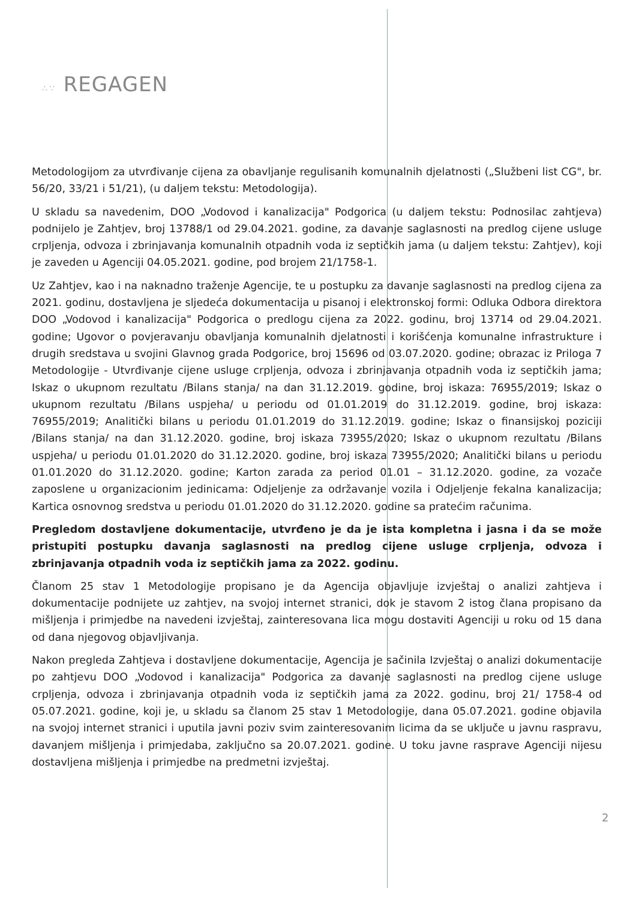∴∵ REGAGEN
Metodologijom za utvrđivanje cijena za obavljanje regulisanih komunalnih djelatnosti („Službeni list CG", br. 56/20, 33/21 i 51/21), (u daljem tekstu: Metodologija).
U skladu sa navedenim, DOO „Vodovod i kanalizacija" Podgorica (u daljem tekstu: Podnosilac zahtjeva) podnijelo je Zahtjev, broj 13788/1 od 29.04.2021. godine, za davanje saglasnosti na predlog cijene usluge crpljenja, odvoza i zbrinjavanja komunalnih otpadnih voda iz septičkih jama (u daljem tekstu: Zahtjev), koji je zaveden u Agenciji 04.05.2021. godine, pod brojem 21/1758-1.
Uz Zahtjev, kao i na naknadno traženje Agencije, te u postupku za davanje saglasnosti na predlog cijena za 2021. godinu, dostavljena je sljedeća dokumentacija u pisanoj i elektronskoj formi: Odluka Odbora direktora DOO „Vodovod i kanalizacija" Podgorica o predlogu cijena za 2022. godinu, broj 13714 od 29.04.2021. godine; Ugovor o povjeravanju obavljanja komunalnih djelatnosti i korišćenja komunalne infrastrukture i drugih sredstava u svojini Glavnog grada Podgorice, broj 15696 od 03.07.2020. godine; obrazac iz Priloga 7 Metodologije - Utvrđivanje cijene usluge crpljenja, odvoza i zbrinjavanja otpadnih voda iz septičkih jama; Iskaz o ukupnom rezultatu /Bilans stanja/ na dan 31.12.2019. godine, broj iskaza: 76955/2019; Iskaz o ukupnom rezultatu /Bilans uspjeha/ u periodu od 01.01.2019 do 31.12.2019. godine, broj iskaza: 76955/2019; Analitički bilans u periodu 01.01.2019 do 31.12.2019. godine; Iskaz o finansijskoj poziciji /Bilans stanja/ na dan 31.12.2020. godine, broj iskaza 73955/2020; Iskaz o ukupnom rezultatu /Bilans uspjeha/ u periodu 01.01.2020 do 31.12.2020. godine, broj iskaza 73955/2020; Analitički bilans u periodu 01.01.2020 do 31.12.2020. godine; Karton zarada za period 01.01 – 31.12.2020. godine, za vozače zaposlene u organizacionim jedinicama: Odjeljenje za održavanje vozila i Odjeljenje fekalna kanalizacija; Kartica osnovnog sredstva u periodu 01.01.2020 do 31.12.2020. godine sa pratećim računima.
Pregledom dostavljene dokumentacije, utvrđeno je da je ista kompletna i jasna i da se može pristupiti postupku davanja saglasnosti na predlog cijene usluge crpljenja, odvoza i zbrinjavanja otpadnih voda iz septičkih jama za 2022. godinu.
Članom 25 stav 1 Metodologije propisano je da Agencija objavljuje izvještaj o analizi zahtjeva i dokumentacije podnijete uz zahtjev, na svojoj internet stranici, dok je stavom 2 istog člana propisano da mišljenja i primjedbe na navedeni izvještaj, zainteresovana lica mogu dostaviti Agenciji u roku od 15 dana od dana njegovog objavljivanja.
Nakon pregleda Zahtjeva i dostavljene dokumentacije, Agencija je sačinila Izvještaj o analizi dokumentacije po zahtjevu DOO „Vodovod i kanalizacija" Podgorica za davanje saglasnosti na predlog cijene usluge crpljenja, odvoza i zbrinjavanja otpadnih voda iz septičkih jama za 2022. godinu, broj 21/ 1758-4 od 05.07.2021. godine, koji je, u skladu sa članom 25 stav 1 Metodologije, dana 05.07.2021. godine objavila na svojoj internet stranici i uputila javni poziv svim zainteresovanim licima da se uključe u javnu raspravu, davanjem mišljenja i primjedaba, zaključno sa 20.07.2021. godine. U toku javne rasprave Agenciji nijesu dostavljena mišljenja i primjedbe na predmetni izvještaj.
2